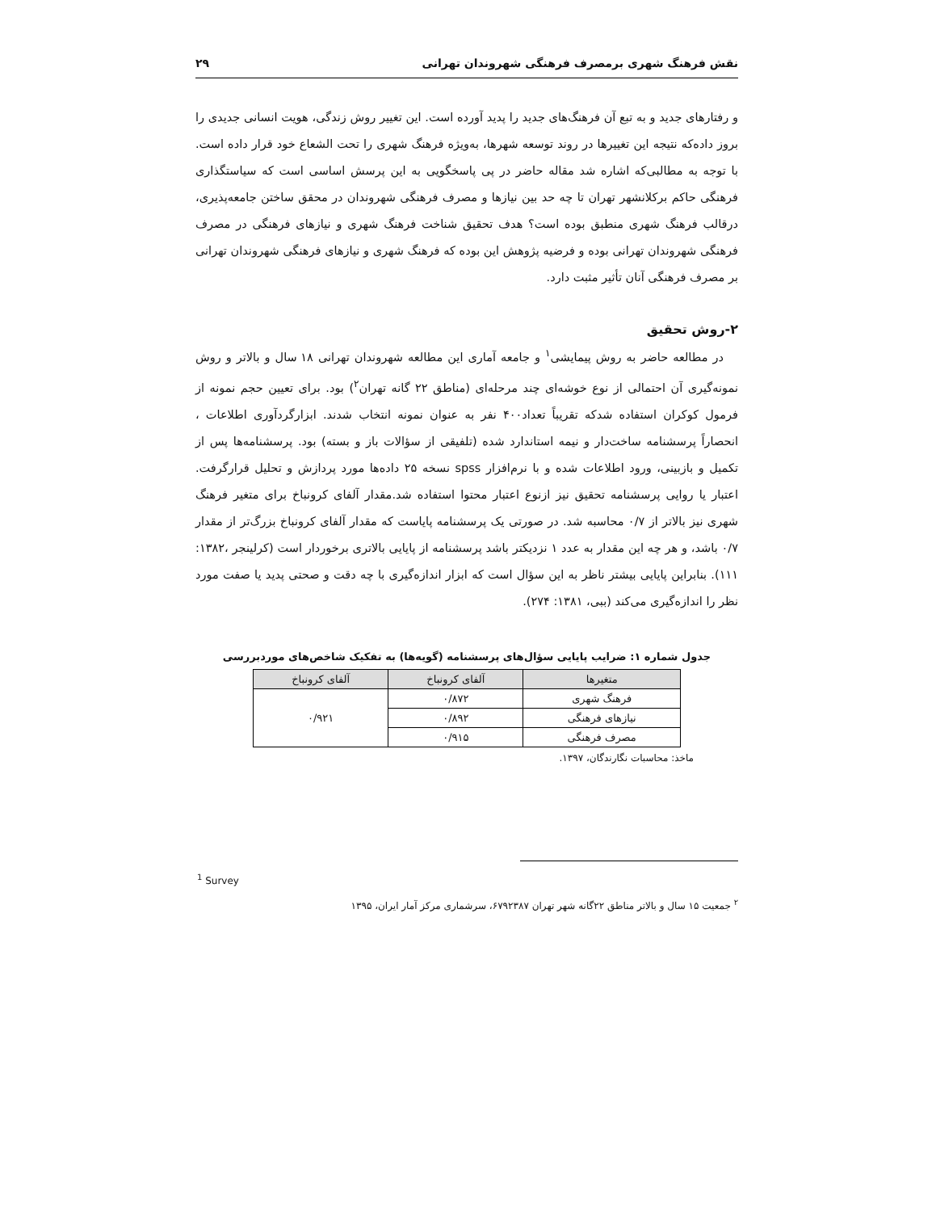نقش فرهنگ شهری برمصرف فرهنگی شهروندان تهرانی ۲۹
و رفتارهای جدید و به تبع آن فرهنگ‌های جدید را پدید آورده است. این تغییر روش زندگی، هویت انسانی جدیدی را بروز داده‌که نتیجه این تغییرها در روند توسعه شهرها، به‌ویژه فرهنگ شهری را تحت الشعاع خود قرار داده است. با توجه به مطالبی‌که اشاره شد مقاله حاضر در پی پاسخگویی به این پرسش اساسی است که سیاستگذاری فرهنگی حاکم برکلانشهر تهران تا چه حد بین نیازها و مصرف فرهنگی شهروندان در محقق ساختن جامعه‌پذیری، درقالب فرهنگ شهری منطبق بوده است؟ هدف تحقیق شناخت فرهنگ شهری و نیازهای فرهنگی در مصرف فرهنگی شهروندان تهرانی بوده و فرضیه پژوهش این بوده که فرهنگ شهری و نیازهای فرهنگی شهروندان تهرانی بر مصرف فرهنگی آنان تأثیر مثبت دارد.
۲-روش تحقیق
در مطالعه حاضر به روش پیمایشی<sup>۱</sup> و جامعه آماری این مطالعه شهروندان تهرانی ۱۸ سال و بالاتر و روش نمونه‌گیری آن احتمالی از نوع خوشه‌ای چند مرحله‌ای (مناطق ۲۲ گانه تهران<sup>۲</sup>) بود. برای تعیین حجم نمونه از فرمول کوکران استفاده شدکه تقریباً تعداد۴۰۰ نفر به عنوان نمونه انتخاب شدند. ابزارگردآوری اطلاعات ، انحصاراً پرسشنامه ساخت‌دار و نیمه استاندارد شده (تلفیقی از سؤالات باز و بسته) بود. پرسشنامه‌ها پس از تکمیل و بازبینی، ورود اطلاعات شده و با نرم‌افزار spss نسخه ۲۵ داده‌ها مورد پردازش و تحلیل قرارگرفت. اعتبار یا روایی پرسشنامه تحقیق نیز ازنوع اعتبار محتوا استفاده شد.مقدار آلفای کرونباخ برای متغیر فرهنگ شهری نیز بالاتر از ۰/۷ محاسبه شد. در صورتی یک پرسشنامه پایاست که مقدار آلفای کرونباخ بزرگ‌تر از مقدار ۰/۷ باشد، و هر چه این مقدار به عدد ۱ نزدیکتر باشد پرسشنامه از پایایی بالاتری برخوردار است (کرلینجر ،۱۳۸۲: ۱۱۱). بنابراین پایایی بیشتر ناظر به این سؤال است که ابزار اندازه‌گیری با چه دقت و صحتی پدید یا صفت مورد نظر را اندازه‌گیری می‌کند (ببی، ۱۳۸۱: ۲۷۴).
جدول شماره ۱: ضرایب پایایی سؤال‌های پرسشنامه (گویه‌ها) به تفکیک شاخص‌های موردبررسی
| متغیرها | آلفای کرونباخ | آلفای کرونباخ |
| --- | --- | --- |
| فرهنگ شهری | ۰/۸۷۲ | ۰/۹۲۱ |
| نیازهای فرهنگی | ۰/۸۹۲ | |
| مصرف فرهنگی | ۰/۹۱۵ | |
ماخذ: محاسبات نگارندگان، ۱۳۹۷.
<sup>1</sup> Survey
<sup>۲</sup> جمعیت ۱۵ سال و بالاتر مناطق ۲۲گانه شهر تهران ۶۷۹۲۳۸۷، سرشماری مرکز آمار ایران، ۱۳۹۵